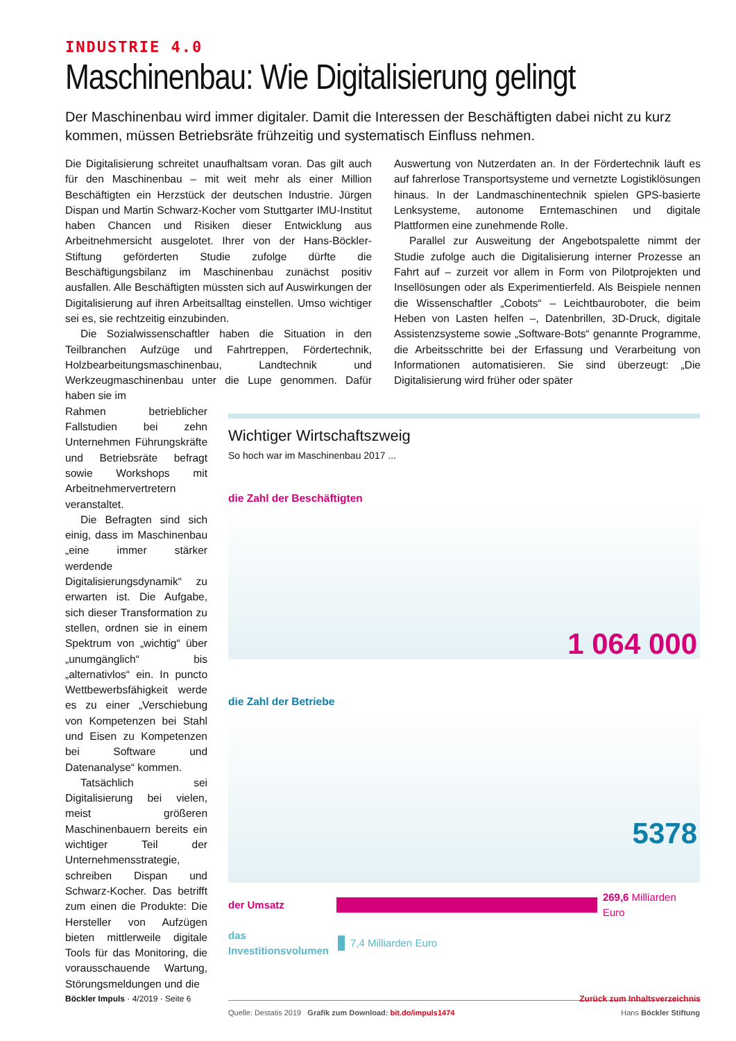INDUSTRIE 4.0
Maschinenbau: Wie Digitalisierung gelingt
Der Maschinenbau wird immer digitaler. Damit die Interessen der Beschäftigten dabei nicht zu kurz kommen, müssen Betriebsräte frühzeitig und systematisch Einfluss nehmen.
Die Digitalisierung schreitet unaufhaltsam voran. Das gilt auch für den Maschinenbau – mit weit mehr als einer Million Beschäftigten ein Herzstück der deutschen Industrie. Jürgen Dispan und Martin Schwarz-Kocher vom Stuttgarter IMU-Institut haben Chancen und Risiken dieser Entwicklung aus Arbeitnehmersicht ausgelotet. Ihrer von der Hans-Böckler-Stiftung geförderten Studie zufolge dürfte die Beschäftigungsbilanz im Maschinenbau zunächst positiv ausfallen. Alle Beschäftigten müssten sich auf Auswirkungen der Digitalisierung auf ihren Arbeitsalltag einstellen. Umso wichtiger sei es, sie rechtzeitig einzubinden.
Die Sozialwissenschaftler haben die Situation in den Teilbranchen Aufzüge und Fahrtreppen, Fördertechnik, Holzbearbeitungsmaschinenbau, Landtechnik und Werkzeugmaschinenbau unter die Lupe genommen. Dafür haben sie im
Auswertung von Nutzerdaten an. In der Fördertechnik läuft es auf fahrerlose Transportsysteme und vernetzte Logistiklösungen hinaus. In der Landmaschinentechnik spielen GPS-basierte Lenksysteme, autonome Erntemaschinen und digitale Plattformen eine zunehmende Rolle.
Parallel zur Ausweitung der Angebotspalette nimmt der Studie zufolge auch die Digitalisierung interner Prozesse an Fahrt auf – zurzeit vor allem in Form von Pilotprojekten und Insellösungen oder als Experimentierfeld. Als Beispiele nennen die Wissenschaftler „Cobots“ – Leichtbauroboter, die beim Heben von Lasten helfen –, Datenbrillen, 3D-Druck, digitale Assistenzsysteme sowie „Software-Bots“ genannte Programme, die Arbeitsschritte bei der Erfassung und Verarbeitung von Informationen automatisieren. Sie sind überzeugt: „Die Digitalisierung wird früher oder später
Rahmen betrieblicher Fallstudien bei zehn Unternehmen Führungskräfte und Betriebsräte befragt sowie Workshops mit Arbeitnehmervertretern veranstaltet.
Die Befragten sind sich einig, dass im Maschinenbau „eine immer stärker werdende Digitalisierungsdynamik“ zu erwarten ist. Die Aufgabe, sich dieser Transformation zu stellen, ordnen sie in einem Spektrum von „wichtig“ über „unumgänglich“ bis „alternativlos“ ein. In puncto Wettbewerbsfähigkeit werde es zu einer „Verschiebung von Kompetenzen bei Stahl und Eisen zu Kompetenzen bei Software und Datenanalyse“ kommen.
Tatsächlich sei Digitalisierung bei vielen, meist größeren Maschinenbauern bereits ein wichtiger Teil der Unternehmensstrategie, schreiben Dispan und Schwarz-Kocher. Das betrifft zum einen die Produkte: Die Hersteller von Aufzügen bieten mittlerweile digitale Tools für das Monitoring, die vorausschauende Wartung, Störungsmeldungen und die
Wichtiger Wirtschaftszweig
So hoch war im Maschinenbau 2017 ...
die Zahl der Beschäftigten
1 064 000
die Zahl der Betriebe
5378
der Umsatz 269,6 Milliarden Euro
das Investitionsvolumen 7,4 Milliarden Euro
Quelle: Destatis 2019 Grafik zum Download: bit.do/impuls1474 Hans Böckler Stiftung
Böckler Impuls · 4/2019 · Seite 6 Zurück zum Inhaltsverzeichnis